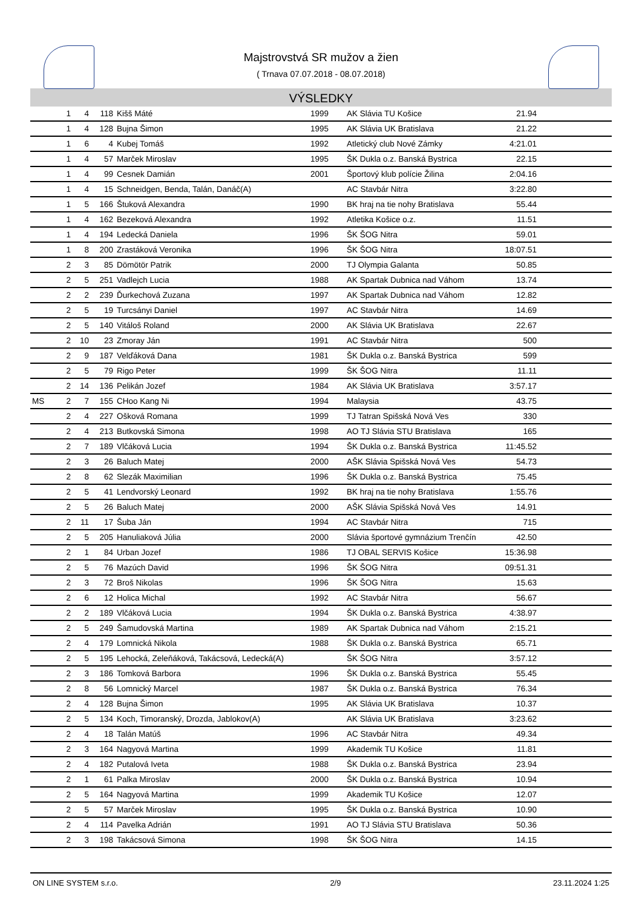Majstrovstvá SR mužov a žien
( Trnava 07.07.2018 - 08.07.2018)
VÝSLEDKY
| | 1 | 4 | 118 | Kišš Máté | 1999 | AK Slávia TU Košice | 21.94 | |
| | 1 | 4 | 128 | Bujna Šimon | 1995 | AK Slávia UK Bratislava | 21.22 | |
| | 1 | 6 | 4 | Kubej Tomáš | 1992 | Atletický club Nové Zámky | 4:21.01 | |
| | 1 | 4 | 57 | Marček Miroslav | 1995 | ŠK Dukla o.z. Banská Bystrica | 22.15 | |
| | 1 | 4 | 99 | Cesnek Damián | 2001 | Športový klub polície Žilina | 2:04.16 | |
| | 1 | 4 | 15 | Schneidgen, Benda, Talán, Danáč(A) | | AC Stavbár Nitra | 3:22.80 | |
| | 1 | 5 | 166 | Štuková Alexandra | 1990 | BK hraj na tie nohy Bratislava | 55.44 | |
| | 1 | 4 | 162 | Bezeková Alexandra | 1992 | Atletika Košice o.z. | 11.51 | |
| | 1 | 4 | 194 | Ledecká Daniela | 1996 | ŠK ŠOG Nitra | 59.01 | |
| | 1 | 8 | 200 | Zrastáková Veronika | 1996 | ŠK ŠOG Nitra | 18:07.51 | |
| | 2 | 3 | 85 | Dömötör Patrik | 2000 | TJ Olympia Galanta | 50.85 | |
| | 2 | 5 | 251 | Vadlejch Lucia | 1988 | AK Spartak Dubnica nad Váhom | 13.74 | |
| | 2 | 2 | 239 | Ďurkechová Zuzana | 1997 | AK Spartak Dubnica nad Váhom | 12.82 | |
| | 2 | 5 | 19 | Turcsányi Daniel | 1997 | AC Stavbár Nitra | 14.69 | |
| | 2 | 5 | 140 | Vitáloš Roland | 2000 | AK Slávia UK Bratislava | 22.67 | |
| | 2 | 10 | 23 | Zmoray Ján | 1991 | AC Stavbár Nitra | 500 | |
| | 2 | 9 | 187 | Velďáková Dana | 1981 | ŠK Dukla o.z. Banská Bystrica | 599 | |
| | 2 | 5 | 79 | Rigo Peter | 1999 | ŠK ŠOG Nitra | 11.11 | |
| | 2 | 14 | 136 | Pelikán Jozef | 1984 | AK Slávia UK Bratislava | 3:57.17 | |
| MS | 2 | 7 | 155 | CHoo Kang Ni | 1994 | Malaysia | 43.75 | |
| | 2 | 4 | 227 | Ošková Romana | 1999 | TJ Tatran Spišská Nová Ves | 330 | |
| | 2 | 4 | 213 | Butkovská Simona | 1998 | AO TJ Slávia STU Bratislava | 165 | |
| | 2 | 7 | 189 | Vlčáková Lucia | 1994 | ŠK Dukla o.z. Banská Bystrica | 11:45.52 | |
| | 2 | 3 | 26 | Baluch Matej | 2000 | AŠK Slávia Spišská Nová Ves | 54.73 | |
| | 2 | 8 | 62 | Slezák Maximilian | 1996 | ŠK Dukla o.z. Banská Bystrica | 75.45 | |
| | 2 | 5 | 41 | Lendvorský Leonard | 1992 | BK hraj na tie nohy Bratislava | 1:55.76 | |
| | 2 | 5 | 26 | Baluch Matej | 2000 | AŠK Slávia Spišská Nová Ves | 14.91 | |
| | 2 | 11 | 17 | Šuba Ján | 1994 | AC Stavbár Nitra | 715 | |
| | 2 | 5 | 205 | Hanuliaková Júlia | 2000 | Slávia športové gymnázium Trenčín | 42.50 | |
| | 2 | 1 | 84 | Urban Jozef | 1986 | TJ OBAL SERVIS Košice | 15:36.98 | |
| | 2 | 5 | 76 | Mazúch David | 1996 | ŠK ŠOG Nitra | 09:51.31 | |
| | 2 | 3 | 72 | Broš Nikolas | 1996 | ŠK ŠOG Nitra | 15.63 | |
| | 2 | 6 | 12 | Holica Michal | 1992 | AC Stavbár Nitra | 56.67 | |
| | 2 | 2 | 189 | Vlčáková Lucia | 1994 | ŠK Dukla o.z. Banská Bystrica | 4:38.97 | |
| | 2 | 5 | 249 | Šamudovská Martina | 1989 | AK Spartak Dubnica nad Váhom | 2:15.21 | |
| | 2 | 4 | 179 | Lomnická Nikola | 1988 | ŠK Dukla o.z. Banská Bystrica | 65.71 | |
| | 2 | 5 | 195 | Lehocká, Zeleňáková, Takácsová, Ledecká(A) | | ŠK ŠOG Nitra | 3:57.12 | |
| | 2 | 3 | 186 | Tomková Barbora | 1996 | ŠK Dukla o.z. Banská Bystrica | 55.45 | |
| | 2 | 8 | 56 | Lomnický Marcel | 1987 | ŠK Dukla o.z. Banská Bystrica | 76.34 | |
| | 2 | 4 | 128 | Bujna Šimon | 1995 | AK Slávia UK Bratislava | 10.37 | |
| | 2 | 5 | 134 | Koch, Timoranský, Drozda, Jablokov(A) | | AK Slávia UK Bratislava | 3:23.62 | |
| | 2 | 4 | 18 | Talán Matúš | 1996 | AC Stavbár Nitra | 49.34 | |
| | 2 | 3 | 164 | Nagyová Martina | 1999 | Akademik TU Košice | 11.81 | |
| | 2 | 4 | 182 | Putalová Iveta | 1988 | ŠK Dukla o.z. Banská Bystrica | 23.94 | |
| | 2 | 1 | 61 | Palka Miroslav | 2000 | ŠK Dukla o.z. Banská Bystrica | 10.94 | |
| | 2 | 5 | 164 | Nagyová Martina | 1999 | Akademik TU Košice | 12.07 | |
| | 2 | 5 | 57 | Marček Miroslav | 1995 | ŠK Dukla o.z. Banská Bystrica | 10.90 | |
| | 2 | 4 | 114 | Pavelka Adrián | 1991 | AO TJ Slávia STU Bratislava | 50.36 | |
| | 2 | 3 | 198 | Takácsová Simona | 1998 | ŠK ŠOG Nitra | 14.15 | |
ON LINE SYSTEM s.r.o. 2/9 23.11.2024 1:25